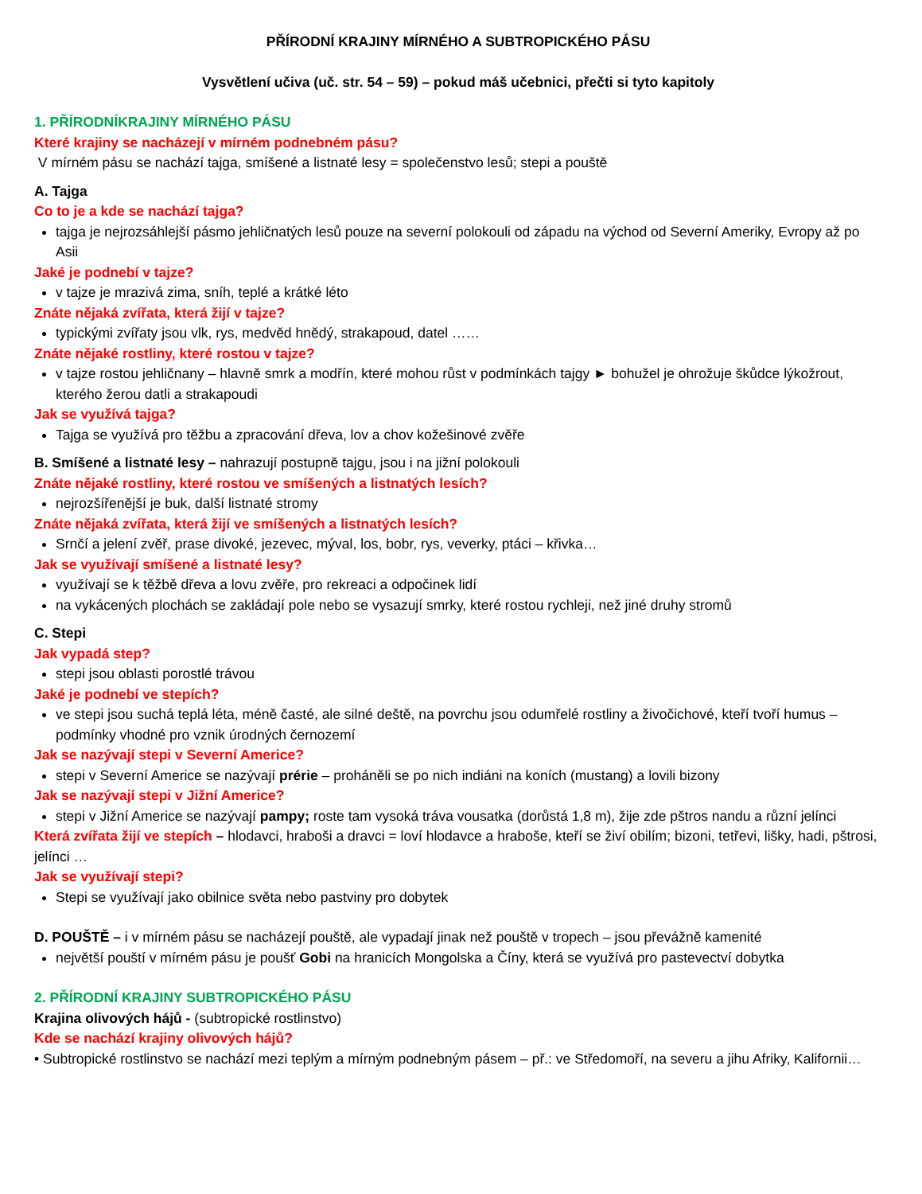PŘÍRODNÍ KRAJINY MÍRNÉHO A SUBTROPICKÉHO PÁSU
Vysvětlení učiva (uč. str. 54 – 59) – pokud máš učebnici, přečti si tyto kapitoly
1. PŘÍRODNÍKRAJINY MÍRNÉHO PÁSU
Které krajiny se nacházejí v mírném podnebném pásu?
V mírném pásu se nachází tajga, smíšené a listnaté lesy = společenstvo lesů; stepi a pouště
A. Tajga
Co to je a kde se nachází tajga?
tajga je nejrozsáhlejší pásmo jehličnatých lesů pouze na severní polokouli od západu na východ od Severní Ameriky, Evropy až po Asii
Jaké je podnebí v tajze?
v tajze je mrazivá zima, sníh, teplé a krátké léto
Znáte nějaká zvířata, která žijí v tajze?
typickými zvířaty jsou vlk, rys, medvěd hnědý, strakapoud, datel ……
Znáte nějaké rostliny, které rostou v tajze?
v tajze rostou jehličnany – hlavně smrk a modřín, které mohou růst v podmínkách tajgy ► bohužel je ohrožuje škůdce lýkožrout, kterého žerou datli a strakapoudi
Jak se využívá tajga?
Tajga se využívá pro těžbu a zpracování dřeva, lov a chov kožešinové zvěře
B. Smíšené a listnaté lesy – nahrazují postupně tajgu, jsou i na jižní polokouli
Znáte nějaké rostliny, které rostou ve smíšených a listnatých lesích?
nejrozšířenější je buk, další listnaté stromy
Znáte nějaká zvířata, která žijí ve smíšených a listnatých lesích?
Srnčí a jelení zvěř, prase divoké, jezevec, mýval, los, bobr, rys, veverky, ptáci – křivka…
Jak se využívají smíšené a listnaté lesy?
využívají se k těžbě dřeva a lovu zvěře, pro rekreaci a odpočinek lidí
na vykácených plochách se zakládají pole nebo se vysazují smrky, které rostou rychleji, než jiné druhy stromů
C. Stepi
Jak vypadá step?
stepi jsou oblasti porostlé trávou
Jaké je podnebí ve stepích?
ve stepi jsou suchá teplá léta, méně časté, ale silné deště, na povrchu jsou odumřelé rostliny a živočichové, kteří tvoří humus – podmínky vhodné pro vznik úrodných černozemí
Jak se nazývají stepi v Severní Americe?
stepi v Severní Americe se nazývají prérie – proháněli se po nich indiáni na koních (mustang) a lovili bizony
Jak se nazývají stepi v Jižní Americe?
stepi v Jižní Americe se nazývají pampy; roste tam vysoká tráva vousatka (dorůstá 1,8 m), žije zde pštros nandu a různí jelínci
Která zvířata žijí ve stepích – hlodavci, hraboši a dravci = loví hlodavce a hraboše, kteří se živí obilím; bizoni, tetřevi, lišky, hadi, pštrosi, jelínci …
Jak se využívají stepi?
Stepi se využívají jako obilnice světa nebo pastviny pro dobytek
D. POUŠTĚ – i v mírném pásu se nacházejí pouště, ale vypadají jinak než pouště v tropech – jsou převážně kamenité
největší pouští v mírném pásu je poušť Gobi na hranicích Mongolska a Číny, která se využívá pro pastevectví dobytka
2. PŘÍRODNÍ KRAJINY SUBTROPICKÉHO PÁSU
Krajina olivových hájů - (subtropické rostlinstvo)
Kde se nachází krajiny olivových hájů?
• Subtropické rostlinstvo se nachází mezi teplým a mírným podnebným pásem – př.: ve Středomoří, na severu a jihu Afriky, Kalifornii…